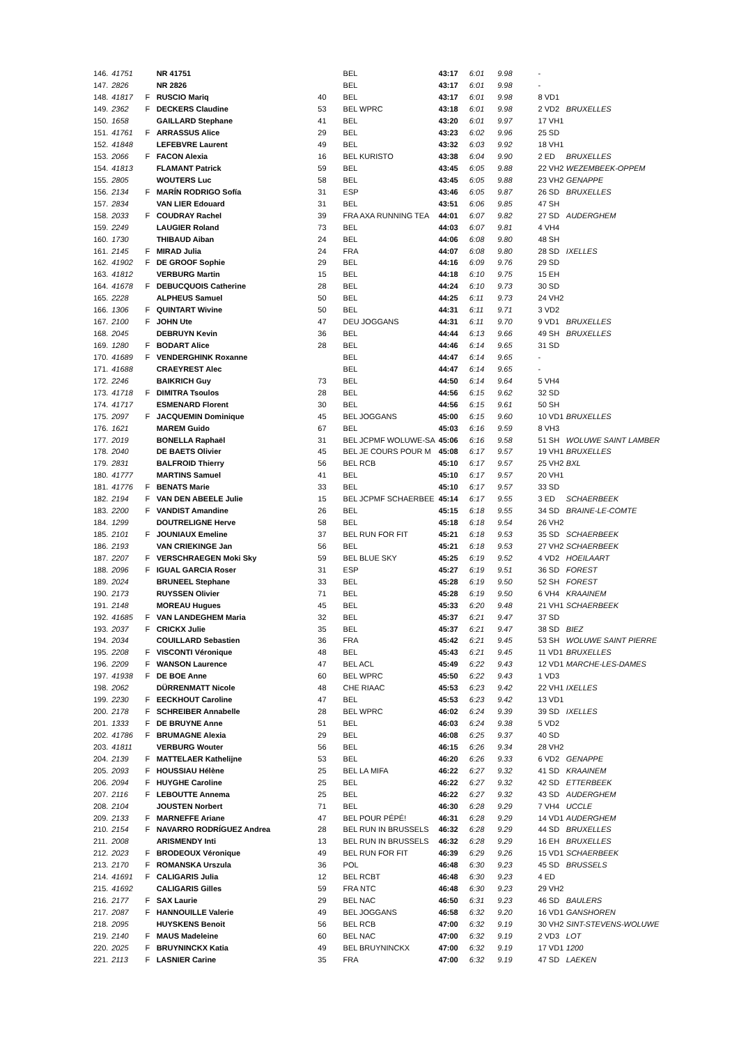| 146. | 41751 | | NR 41751 | | BEL | 43:17 | 6:01 | | 9.98 | - | | |
| 147. | 2826 | | NR 2826 | | BEL | 43:17 | 6:01 | | 9.98 | - | | |
| 148. | 41817 | F | RUSCIO Mariq | 40 | BEL | 43:17 | 6:01 | | 9.98 | 8 VD1 | | |
| 149. | 2362 | F | DECKERS Claudine | 53 | BEL WPRC | 43:18 | 6:01 | | 9.98 | 2 VD2 | | BRUXELLES |
| 150. | 1658 | | GAILLARD Stephane | 41 | BEL | 43:20 | 6:01 | | 9.97 | 17 VH1 | | |
| 151. | 41761 | F | ARRASSUS Alice | 29 | BEL | 43:23 | 6:02 | | 9.96 | 25 SD | | |
| 152. | 41848 | | LEFEBVRE Laurent | 49 | BEL | 43:32 | 6:03 | | 9.92 | 18 VH1 | | |
| 153. | 2066 | F | FACON Alexia | 16 | BEL KURISTO | 43:38 | 6:04 | | 9.90 | 2 ED | | BRUXELLES |
| 154. | 41813 | | FLAMANT Patrick | 59 | BEL | 43:45 | 6:05 | | 9.88 | 22 VH2 | | WEZEMBEEK-OPPEM |
| 155. | 2805 | | WOUTERS Luc | 58 | BEL | 43:45 | 6:05 | | 9.88 | 23 VH2 | | GENAPPE |
| 156. | 2134 | F | MARÍN RODRIGO Sofía | 31 | ESP | 43:46 | 6:05 | | 9.87 | 26 SD | | BRUXELLES |
| 157. | 2834 | | VAN LIER Edouard | 31 | BEL | 43:51 | 6:06 | | 9.85 | 47 SH | | |
| 158. | 2033 | F | COUDRAY Rachel | 39 | FRA AXA RUNNING TEA | 44:01 | 6:07 | | 9.82 | 27 SD | | AUDERGHEM |
| 159. | 2249 | | LAUGIER Roland | 73 | BEL | 44:03 | 6:07 | | 9.81 | 4 VH4 | | |
| 160. | 1730 | | THIBAUD Aiban | 24 | BEL | 44:06 | 6:08 | | 9.80 | 48 SH | | |
| 161. | 2145 | F | MIRAD Julia | 24 | FRA | 44:07 | 6:08 | | 9.80 | 28 SD | | IXELLES |
| 162. | 41902 | F | DE GROOF Sophie | 29 | BEL | 44:16 | 6:09 | | 9.76 | 29 SD | | |
| 163. | 41812 | | VERBURG Martin | 15 | BEL | 44:18 | 6:10 | | 9.75 | 15 EH | | |
| 164. | 41678 | F | DEBUCQUOIS Catherine | 28 | BEL | 44:24 | 6:10 | | 9.73 | 30 SD | | |
| 165. | 2228 | | ALPHEUS Samuel | 50 | BEL | 44:25 | 6:11 | | 9.73 | 24 VH2 | | |
| 166. | 1306 | F | QUINTART Wivine | 50 | BEL | 44:31 | 6:11 | | 9.71 | 3 VD2 | | |
| 167. | 2100 | F | JOHN Ute | 47 | DEU JOGGANS | 44:31 | 6:11 | | 9.70 | 9 VD1 | | BRUXELLES |
| 168. | 2045 | | DEBRUYN Kevin | 36 | BEL | 44:44 | 6:13 | | 9.66 | 49 SH | | BRUXELLES |
| 169. | 1280 | F | BODART Alice | 28 | BEL | 44:46 | 6:14 | | 9.65 | 31 SD | | |
| 170. | 41689 | F | VENDERGHINK Roxanne | | BEL | 44:47 | 6:14 | | 9.65 | - | | |
| 171. | 41688 | | CRAEYREST Alec | | BEL | 44:47 | 6:14 | | 9.65 | - | | |
| 172. | 2246 | | BAIKRICH Guy | 73 | BEL | 44:50 | 6:14 | | 9.64 | 5 VH4 | | |
| 173. | 41718 | F | DIMITRA Tsoulos | 28 | BEL | 44:56 | 6:15 | | 9.62 | 32 SD | | |
| 174. | 41717 | | ESMENARD Florent | 30 | BEL | 44:56 | 6:15 | | 9.61 | 50 SH | | |
| 175. | 2097 | F | JACQUEMIN Dominique | 45 | BEL JOGGANS | 45:00 | 6:15 | | 9.60 | 10 VD1 | | BRUXELLES |
| 176. | 1621 | | MAREM Guido | 67 | BEL | 45:03 | 6:16 | | 9.59 | 8 VH3 | | |
| 177. | 2019 | | BONELLA Raphaël | 31 | BEL JCPMF WOLUWE-SA | 45:06 | 6:16 | | 9.58 | 51 SH | | WOLUWE SAINT LAMBER |
| 178. | 2040 | | DE BAETS Olivier | 45 | BEL JE COURS POUR M | 45:08 | 6:17 | | 9.57 | 19 VH1 | | BRUXELLES |
| 179. | 2831 | | BALFROID Thierry | 56 | BEL RCB | 45:10 | 6:17 | | 9.57 | 25 VH2 | | BXL |
| 180. | 41777 | | MARTINS Samuel | 41 | BEL | 45:10 | 6:17 | | 9.57 | 20 VH1 | | |
| 181. | 41776 | F | BENATS Marie | 33 | BEL | 45:10 | 6:17 | | 9.57 | 33 SD | | |
| 182. | 2194 | F | VAN DEN ABEELE Julie | 15 | BEL JCPMF SCHAERBEE | 45:14 | 6:17 | | 9.55 | 3 ED | | SCHAERBEEK |
| 183. | 2200 | F | VANDIST Amandine | 26 | BEL | 45:15 | 6:18 | | 9.55 | 34 SD | | BRAINE-LE-COMTE |
| 184. | 1299 | | DOUTRELIGNE Herve | 58 | BEL | 45:18 | 6:18 | | 9.54 | 26 VH2 | | |
| 185. | 2101 | F | JOUNIAUX Emeline | 37 | BEL RUN FOR FIT | 45:21 | 6:18 | | 9.53 | 35 SD | | SCHAERBEEK |
| 186. | 2193 | | VAN CRIEKINGE Jan | 56 | BEL | 45:21 | 6:18 | | 9.53 | 27 VH2 | | SCHAERBEEK |
| 187. | 2207 | F | VERSCHRAEGEN Moki Sky | 59 | BEL BLUE SKY | 45:25 | 6:19 | | 9.52 | 4 VD2 | | HOEILAART |
| 188. | 2096 | F | IGUAL GARCIA Roser | 31 | ESP | 45:27 | 6:19 | | 9.51 | 36 SD | | FOREST |
| 189. | 2024 | | BRUNEEL Stephane | 33 | BEL | 45:28 | 6:19 | | 9.50 | 52 SH | | FOREST |
| 190. | 2173 | | RUYSSEN Olivier | 71 | BEL | 45:28 | 6:19 | | 9.50 | 6 VH4 | | KRAAINEM |
| 191. | 2148 | | MOREAU Hugues | 45 | BEL | 45:33 | 6:20 | | 9.48 | 21 VH1 | | SCHAERBEEK |
| 192. | 41685 | F | VAN LANDEGHEM Maria | 32 | BEL | 45:37 | 6:21 | | 9.47 | 37 SD | | |
| 193. | 2037 | F | CRICKX Julie | 35 | BEL | 45:37 | 6:21 | | 9.47 | 38 SD | | BIEZ |
| 194. | 2034 | | COUILLARD Sebastien | 36 | FRA | 45:42 | 6:21 | | 9.45 | 53 SH | | WOLUWE SAINT PIERRE |
| 195. | 2208 | F | VISCONTI Véronique | 48 | BEL | 45:43 | 6:21 | | 9.45 | 11 VD1 | | BRUXELLES |
| 196. | 2209 | F | WANSON Laurence | 47 | BEL ACL | 45:49 | 6:22 | | 9.43 | 12 VD1 | | MARCHE-LES-DAMES |
| 197. | 41938 | F | DE BOE Anne | 60 | BEL WPRC | 45:50 | 6:22 | | 9.43 | 1 VD3 | | |
| 198. | 2062 | | DÜRRENMATT Nicole | 48 | CHE RIAAC | 45:53 | 6:23 | | 9.42 | 22 VH1 | | IXELLES |
| 199. | 2230 | F | EECKHOUT Caroline | 47 | BEL | 45:53 | 6:23 | | 9.42 | 13 VD1 | | |
| 200. | 2178 | F | SCHREIBER Annabelle | 28 | BEL WPRC | 46:02 | 6:24 | | 9.39 | 39 SD | | IXELLES |
| 201. | 1333 | F | DE BRUYNE Anne | 51 | BEL | 46:03 | 6:24 | | 9.38 | 5 VD2 | | |
| 202. | 41786 | F | BRUMAGNE Alexia | 29 | BEL | 46:08 | 6:25 | | 9.37 | 40 SD | | |
| 203. | 41811 | | VERBURG Wouter | 56 | BEL | 46:15 | 6:26 | | 9.34 | 28 VH2 | | |
| 204. | 2139 | F | MATTELAER Kathelijne | 53 | BEL | 46:20 | 6:26 | | 9.33 | 6 VD2 | | GENAPPE |
| 205. | 2093 | F | HOUSSIAU Hélène | 25 | BEL LA MIFA | 46:22 | 6:27 | | 9.32 | 41 SD | | KRAAINEM |
| 206. | 2094 | F | HUYGHE Caroline | 25 | BEL | 46:22 | 6:27 | | 9.32 | 42 SD | | ETTERBEEK |
| 207. | 2116 | F | LEBOUTTE Annema | 25 | BEL | 46:22 | 6:27 | | 9.32 | 43 SD | | AUDERGHEM |
| 208. | 2104 | | JOUSTEN Norbert | 71 | BEL | 46:30 | 6:28 | | 9.29 | 7 VH4 | | UCCLE |
| 209. | 2133 | F | MARNEFFE Ariane | 47 | BEL POUR PÉPÉ! | 46:31 | 6:28 | | 9.29 | 14 VD1 | | AUDERGHEM |
| 210. | 2154 | F | NAVARRO RODRÍGUEZ Andrea | 28 | BEL RUN IN BRUSSELS | 46:32 | 6:28 | | 9.29 | 44 SD | | BRUXELLES |
| 211. | 2008 | | ARISMENDY Inti | 13 | BEL RUN IN BRUSSELS | 46:32 | 6:28 | | 9.29 | 16 EH | | BRUXELLES |
| 212. | 2023 | F | BRODEOUX Véronique | 49 | BEL RUN FOR FIT | 46:39 | 6:29 | | 9.26 | 15 VD1 | | SCHAERBEEK |
| 213. | 2170 | F | ROMANSKA Urszula | 36 | POL | 46:48 | 6:30 | | 9.23 | 45 SD | | BRUSSELS |
| 214. | 41691 | F | CALIGARIS Julia | 12 | BEL RCBT | 46:48 | 6:30 | | 9.23 | 4 ED | | |
| 215. | 41692 | | CALIGARIS Gilles | 59 | FRA NTC | 46:48 | 6:30 | | 9.23 | 29 VH2 | | |
| 216. | 2177 | F | SAX Laurie | 29 | BEL NAC | 46:50 | 6:31 | | 9.23 | 46 SD | | BAULERS |
| 217. | 2087 | F | HANNOUILLE Valerie | 49 | BEL JOGGANS | 46:58 | 6:32 | | 9.20 | 16 VD1 | | GANSHOREN |
| 218. | 2095 | | HUYSKENS Benoit | 56 | BEL RCB | 47:00 | 6:32 | | 9.19 | 30 VH2 | | SINT-STEVENS-WOLUWE |
| 219. | 2140 | F | MAUS Madeleine | 60 | BEL NAC | 47:00 | 6:32 | | 9.19 | 2 VD3 | | LOT |
| 220. | 2025 | F | BRUYNINCKX Katia | 49 | BEL BRUYNINCKX | 47:00 | 6:32 | | 9.19 | 17 VD1 | | 1200 |
| 221. | 2113 | F | LASNIER Carine | 35 | FRA | 47:00 | 6:32 | | 9.19 | 47 SD | | LAEKEN |